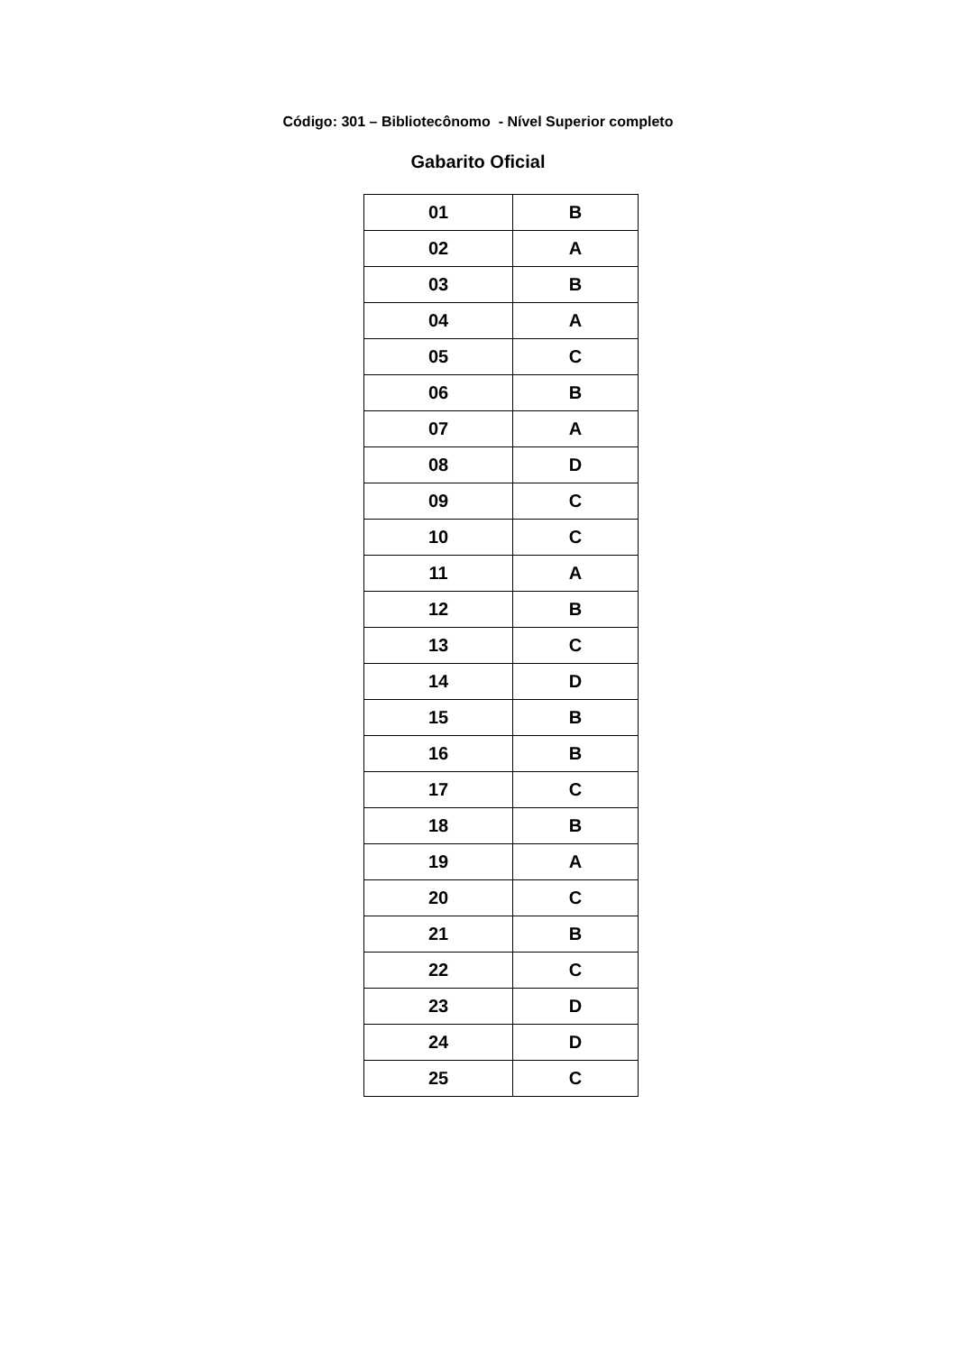Código: 301 – Bibliotecônomo - Nível Superior completo
Gabarito Oficial
| 01 | B |
| 02 | A |
| 03 | B |
| 04 | A |
| 05 | C |
| 06 | B |
| 07 | A |
| 08 | D |
| 09 | C |
| 10 | C |
| 11 | A |
| 12 | B |
| 13 | C |
| 14 | D |
| 15 | B |
| 16 | B |
| 17 | C |
| 18 | B |
| 19 | A |
| 20 | C |
| 21 | B |
| 22 | C |
| 23 | D |
| 24 | D |
| 25 | C |